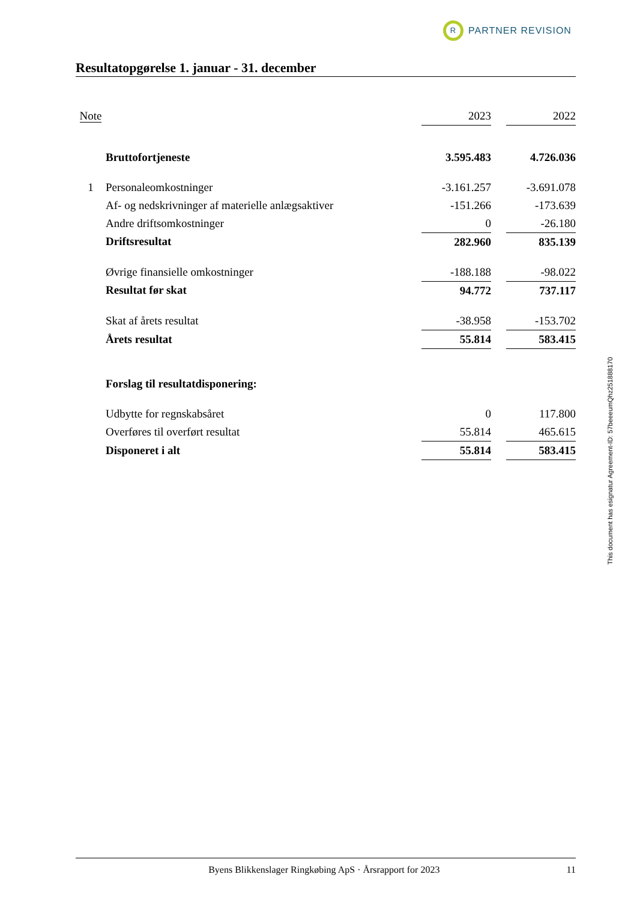R
PARTNER REVISION
Resultatopgørelse 1. januar - 31. december
| Note | | 2023 | | 2022 |
| --- | --- | --- | --- | --- |
| | Bruttofortjeneste | 3.595.483 | | 4.726.036 |
| 1 | Personaleomkostninger | -3.161.257 | | -3.691.078 |
| | Af- og nedskrivninger af materielle anlægsaktiver | -151.266 | | -173.639 |
| | Andre driftsomkostninger | 0 | | -26.180 |
| | Driftsresultat | 282.960 | | 835.139 |
| | Øvrige finansielle omkostninger | -188.188 | | -98.022 |
| | Resultat før skat | 94.772 | | 737.117 |
| | Skat af årets resultat | -38.958 | | -153.702 |
| | Årets resultat | 55.814 | | 583.415 |
| | Forslag til resultatdisponering: | | | |
| | Udbytte for regnskabsåret | 0 | | 117.800 |
| | Overføres til overført resultat | 55.814 | | 465.615 |
| | Disponeret i alt | 55.814 | | 583.415 |
This document has esignatur Agreement-ID: 57beeeumQhz251888170
Byens Blikkenslager Ringkøbing ApS · Årsrapport for 2023 11